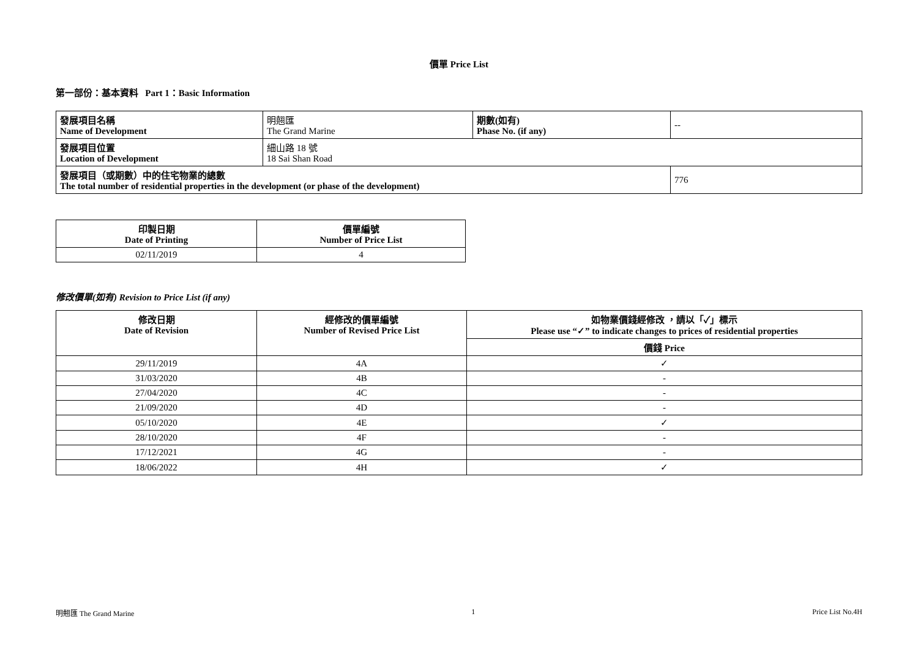價單 Price List
第一部份：基本資料 Part 1：Basic Information
| 發展項目名稱 Name of Development | 明翹匯 The Grand Marine | 期數(如有) Phase No. (if any) | -- |
| 發展項目位置 Location of Development | 細山路 18 號 18 Sai Shan Road | | |
| 發展項目（或期數）中的住宅物業的總數 The total number of residential properties in the development (or phase of the development) | | | 776 |
| 印製日期 Date of Printing | 價單編號 Number of Price List |
| --- | --- |
| 02/11/2019 | 4 |
修改價單(如有) Revision to Price List (if any)
| 修改日期 Date of Revision | 經修改的價單編號 Number of Revised Price List | 如物業價錢經修改 ，請以「✓」標示 Please use “✓” to indicate changes to prices of residential properties |
| --- | --- | --- |
| | | 價錢 Price |
| 29/11/2019 | 4A | ✓ |
| 31/03/2020 | 4B | - |
| 27/04/2020 | 4C | - |
| 21/09/2020 | 4D | - |
| 05/10/2020 | 4E | ✓ |
| 28/10/2020 | 4F | - |
| 17/12/2021 | 4G | - |
| 18/06/2022 | 4H | ✓ |
明翹匯 The Grand Marine 1 Price List No.4H